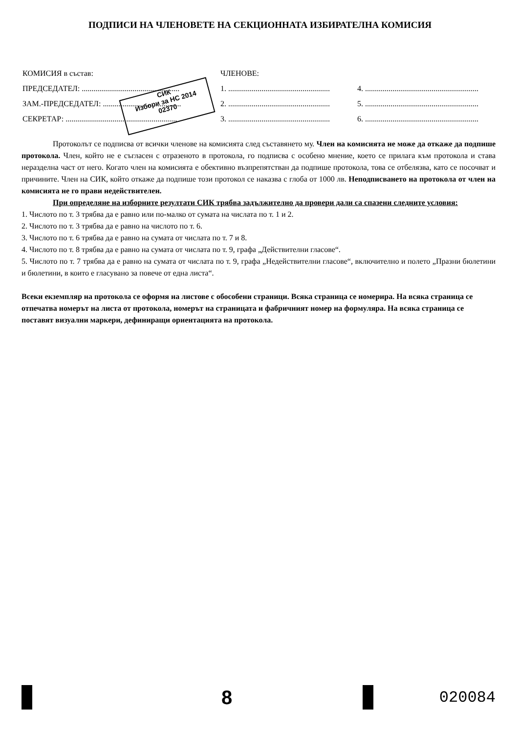ПОДПИСИ НА ЧЛЕНОВЕТЕ НА СЕКЦИОННАТА ИЗБИРАТЕЛНА КОМИСИЯ
КОМИСИЯ в състав:
ПРЕДСЕДАТЕЛ: ..................................................
ЗАМ.-ПРЕДСЕДАТЕЛ: ........................................
СЕКРЕТАР: .........................................................
ЧЛЕНОВЕ:
1. ....................................................
2. ....................................................
3. ....................................................
4. ..........................................................
5. ..........................................................
6. ..........................................................
СИК
Избори за НС 2014
02370
Протоколът се подписва от всички членове на комисията след съставянето му. Член на комисията не може да откаже да подпише протокола. Член, който не е съгласен с отразеното в протокола, го подписва с особено мнение, което се прилага към протокола и става неразделна част от него. Когато член на комисията е обективно възпрепятстван да подпише протокола, това се отбелязва, като се посочват и причините. Член на СИК, който откаже да подпише този протокол се наказва с глоба от 1000 лв. Неподписването на протокола от член на комисията не го прави недействителен.
При определяне на изборните резултати СИК трябва задължително да провери дали са спазени следните условия:
1. Числото по т. 3 трябва да е равно или по-малко от сумата на числата по т. 1 и 2.
2. Числото по т. 3 трябва да е равно на числото по т. 6.
3. Числото по т. 6 трябва да е равно на сумата от числата по т. 7 и 8.
4. Числото по т. 8 трябва да е равно на сумата от числата по т. 9, графа „Действителни гласове“.
5. Числото по т. 7 трябва да е равно на сумата от числата по т. 9, графа „Недействителни гласове“, включително и полето „Празни бюлетини и бюлетини, в които е гласувано за повече от една листа“.
Всеки екземпляр на протокола се оформя на листове с обособени страници. Всяка страница се номерира. На всяка страница се отпечатва номерът на листа от протокола, номерът на страницата и фабричният номер на формуляра. На всяка страница се поставят визуални маркери, дефиниращи ориентацията на протокола.
8
020084